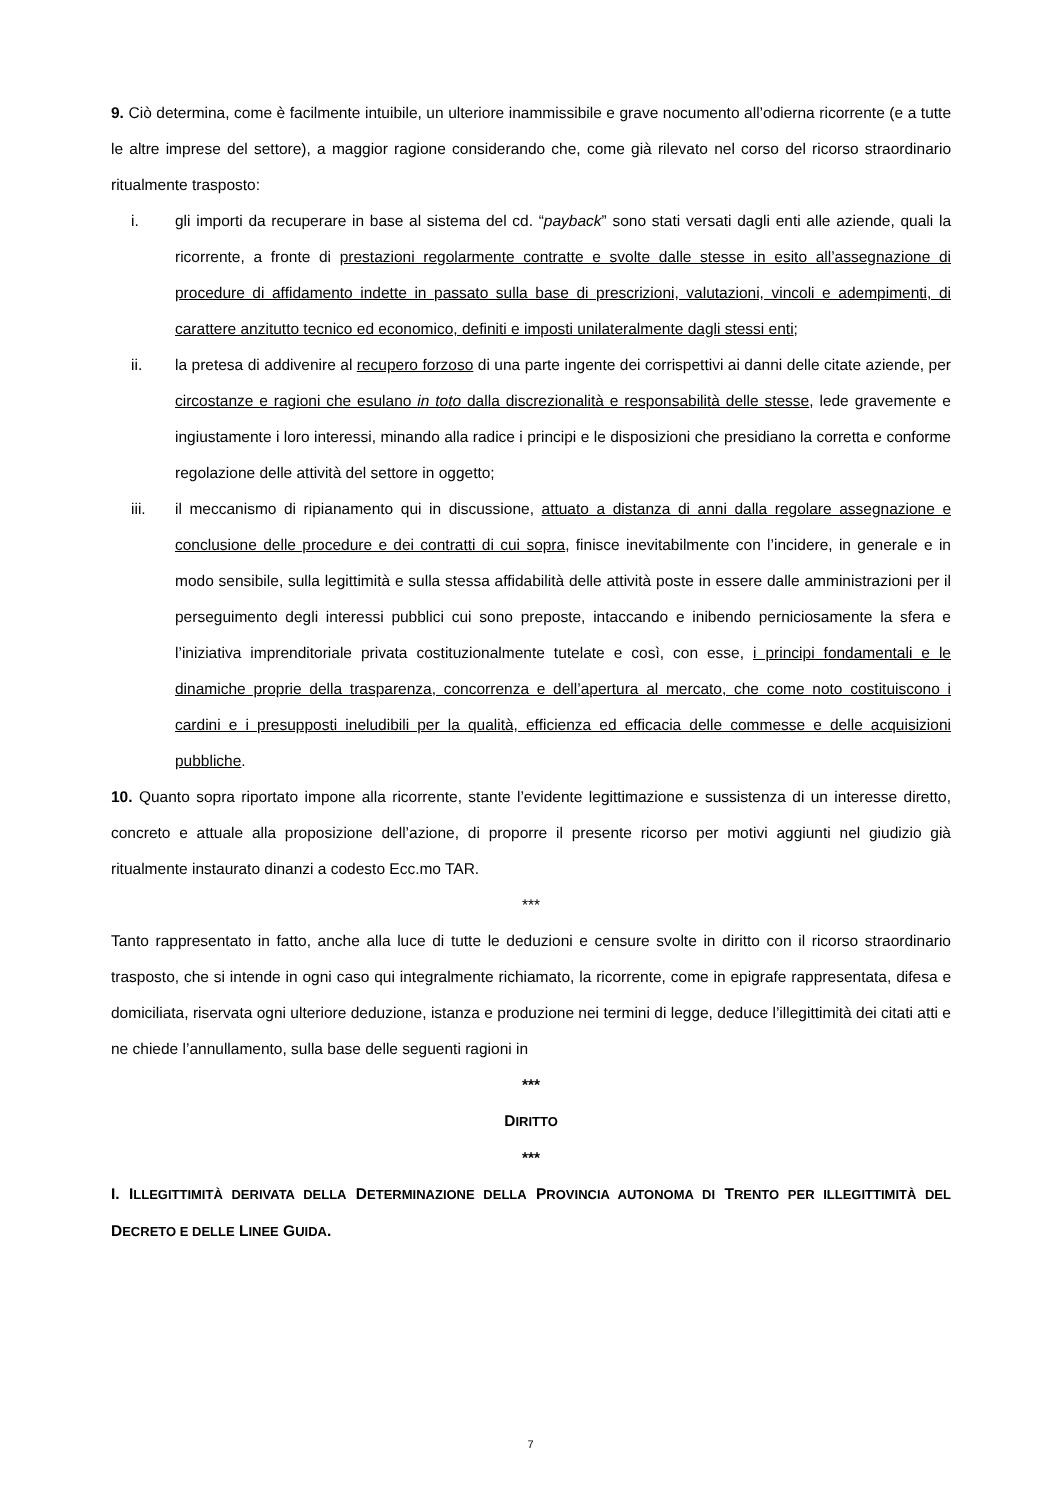9. Ciò determina, come è facilmente intuibile, un ulteriore inammissibile e grave nocumento all’odierna ricorrente (e a tutte le altre imprese del settore), a maggior ragione considerando che, come già rilevato nel corso del ricorso straordinario ritualmente trasposto:
i. gli importi da recuperare in base al sistema del cd. “payback” sono stati versati dagli enti alle aziende, quali la ricorrente, a fronte di prestazioni regolarmente contratte e svolte dalle stesse in esito all’assegnazione di procedure di affidamento indette in passato sulla base di prescrizioni, valutazioni, vincoli e adempimenti, di carattere anzitutto tecnico ed economico, definiti e imposti unilateralmente dagli stessi enti;
ii. la pretesa di addivenire al recupero forzoso di una parte ingente dei corrispettivi ai danni delle citate aziende, per circostanze e ragioni che esulano in toto dalla discrezionalità e responsabilità delle stesse, lede gravemente e ingiustamente i loro interessi, minando alla radice i principi e le disposizioni che presidiano la corretta e conforme regolazione delle attività del settore in oggetto;
iii. il meccanismo di ripianamento qui in discussione, attuato a distanza di anni dalla regolare assegnazione e conclusione delle procedure e dei contratti di cui sopra, finisce inevitabilmente con l’incidere, in generale e in modo sensibile, sulla legittimità e sulla stessa affidabilità delle attività poste in essere dalle amministrazioni per il perseguimento degli interessi pubblici cui sono preposte, intaccando e inibendo perniciosamente la sfera e l’iniziativa imprenditoriale privata costituzionalmente tutelate e così, con esse, i principi fondamentali e le dinamiche proprie della trasparenza, concorrenza e dell’apertura al mercato, che come noto costituiscono i cardini e i presupposti ineludibili per la qualità, efficienza ed efficacia delle commesse e delle acquisizioni pubbliche.
10. Quanto sopra riportato impone alla ricorrente, stante l’evidente legittimazione e sussistenza di un interesse diretto, concreto e attuale alla proposizione dell’azione, di proporre il presente ricorso per motivi aggiunti nel giudizio già ritualmente instaurato dinanzi a codesto Ecc.mo TAR.
***
Tanto rappresentato in fatto, anche alla luce di tutte le deduzioni e censure svolte in diritto con il ricorso straordinario trasposto, che si intende in ogni caso qui integralmente richiamato, la ricorrente, come in epigrafe rappresentata, difesa e domiciliata, riservata ogni ulteriore deduzione, istanza e produzione nei termini di legge, deduce l’illegittimità dei citati atti e ne chiede l’annullamento, sulla base delle seguenti ragioni in
***
DIRITTO
***
I. ILLEGITTIMITÀ DERIVATA DELLA DETERMINAZIONE DELLA PROVINCIA AUTONOMA DI TRENTO PER ILLEGITTIMITÀ DEL DECRETO E DELLE LINEE GUIDA.
7